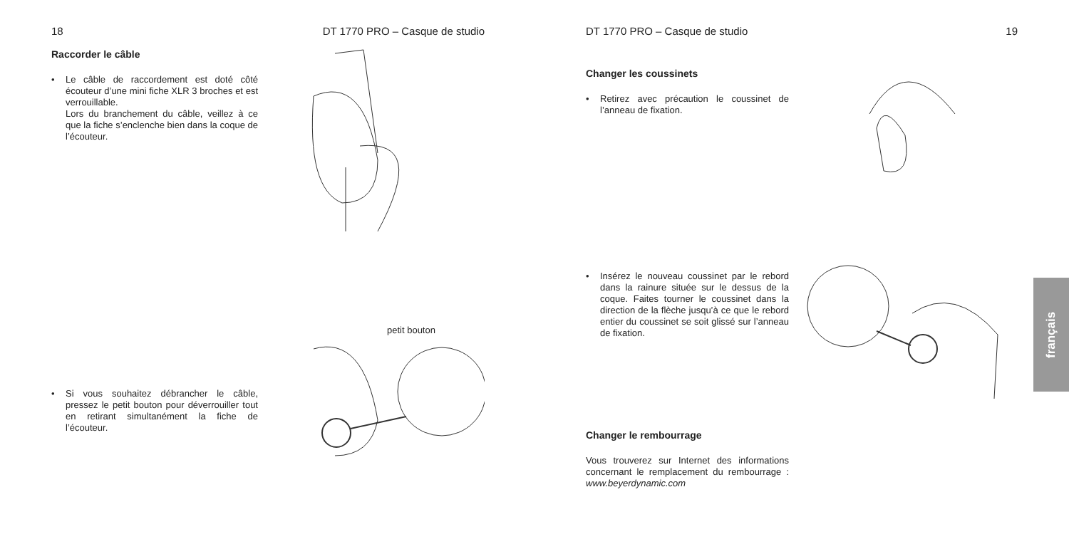18 DT 1770 PRO – Casque de studio
Raccorder le câble
• Le câble de raccordement est doté côté écouteur d’une mini fiche XLR 3 broches et est verrouillable.
Lors du branchement du câble, veillez à ce que la fiche s’enclenche bien dans la coque de l’écouteur.
• Si vous souhaitez débrancher le câble, pressez le petit bouton pour déverrouiller tout en retirant simultanément la fiche de l’écouteur.
petit bouton
DT 1770 PRO – Casque de studio 19
Changer les coussinets
• Retirez avec précaution le coussinet de l’anneau de fixation.
• Insérez le nouveau coussinet par le rebord dans la rainure située sur le dessus de la coque. Faites tourner le coussinet dans la direction de la flèche jusqu’à ce que le rebord entier du coussinet se soit glissé sur l’anneau de fixation.
Changer le rembourrage
Vous trouverez sur Internet des informations concernant le remplacement du rembourrage : www.beyerdynamic.com
français